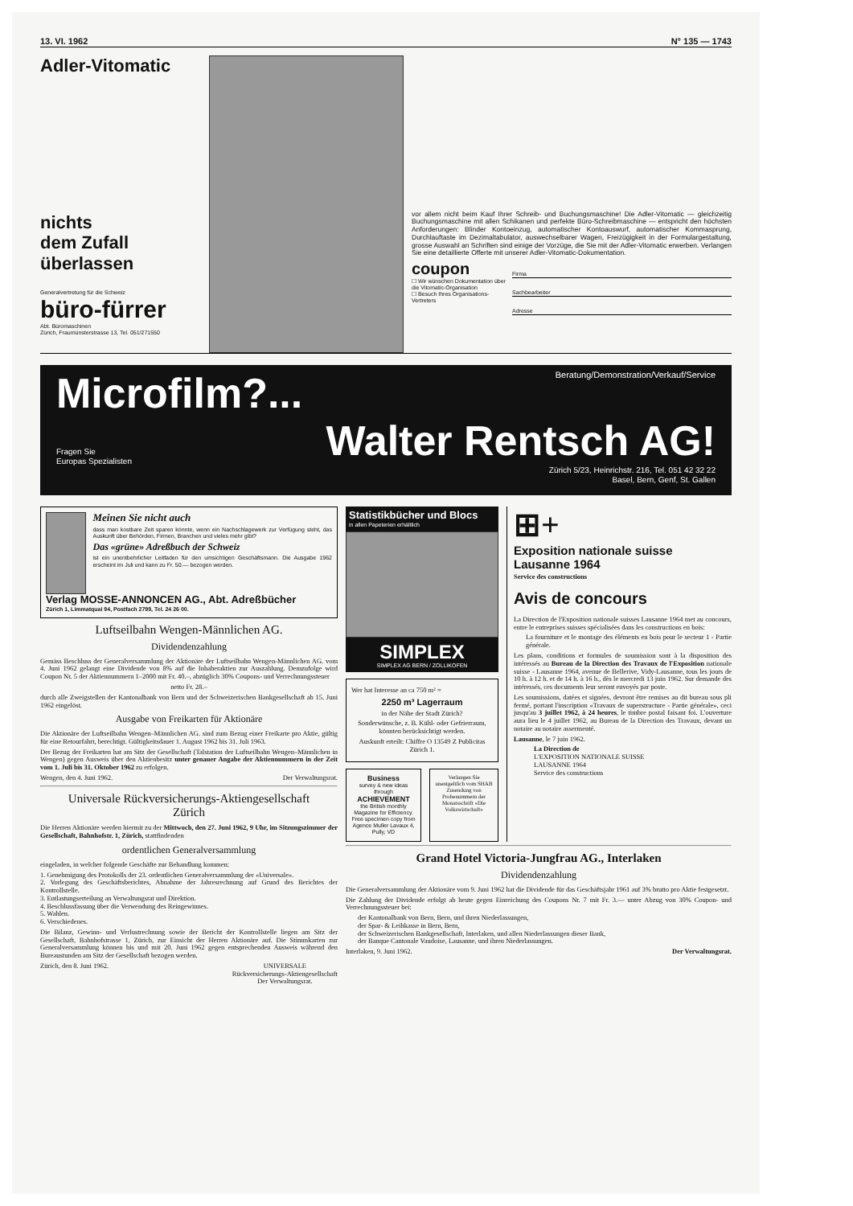13. VI. 1962 N° 135 — 1743
Adler-Vitomatic
nichts
dem Zufall
überlassen
Generalvertretung für die Schweiz
büro-fürrer
Abt. Büromaschinen
Zürich, Fraumünsterstrasse 13, Tel. 051/271550
vor allem nicht beim Kauf Ihrer Schreib- und Buchungsmaschine! Die Adler-Vitomatic — gleichzeitig Buchungsmaschine mit allen Schikanen und perfekte Büro-Schreibmaschine — entspricht den höchsten Anforderungen: Blinder Kontoeinzug, automatischer Kontoauswurf, automatischer Kommasprung, Durchlauftaste im Dezimaltabulator, auswechselbarer Wagen, Freizügigkeit in der Formulargestaltung, grosse Auswahl an Schriften sind einige der Vorzüge, die Sie mit der Adler-Vitomatic erwerben. Verlangen Sie eine detaillierte Offerte mit unserer Adler-Vitomatic-Dokumentation.
coupon
☐ Wir wünschen Dokumentation über die Vitomatic-Organisation
☐ Besuch Ihres Organisations-Vertreters
Firma
Sachbearbeiter
Adresse
Microfilm?... Beratung/Demonstration/Verkauf/Service
Fragen Sie
Europas Spezialisten Walter Rentsch AG!
Zürich 5/23, Heinrichstr. 216, Tel. 051 42 32 22
Basel, Bern, Genf, St. Gallen
Meinen Sie nicht auch
dass man kostbare Zeit sparen könnte, wenn ein Nachschlagewerk zur Verfügung steht, das Auskunft über Behörden, Firmen, Branchen und vieles mehr gibt?
Das «grüne» Adreßbuch der Schweiz
ist ein unentbehrlicher Leitfaden für den umsichtigen Geschäftsmann. Die Ausgabe 1962 erscheint im Juli und kann zu Fr. 50.— bezogen werden.
Verlag MOSSE-ANNONCEN AG., Abt. Adreßbücher
Zürich 1, Limmatquai 94, Postfach 2799, Tel. 24 26 00.
Luftseilbahn Wengen-Männlichen AG.
Dividendenzahlung
Gemäss Beschluss der Generalversammlung der Aktionäre der Luftseilbahn Wengen-Männlichen AG. vom 4. Juni 1962 gelangt eine Dividende von 8% auf die Inhaberaktien zur Auszahlung. Demzufolge wird Coupon Nr. 5 der Aktiennummern 1–2000 mit Fr. 40.–, abzüglich 30% Coupons- und Verrechnungssteuer
netto Fr. 28.–
durch alle Zweigstellen der Kantonalbank von Bern und der Schweizerischen Bankgesellschaft ab 15. Juni 1962 eingelöst.
Ausgabe von Freikarten für Aktionäre
Die Aktionäre der Luftseilbahn Wengen–Männlichen AG. sind zum Bezug einer Freikarte pro Aktie, gültig für eine Retourfahrt, berechtigt. Gültigkeitsdauer 1. August 1962 bis 31. Juli 1963.
Der Bezug der Freikarten hat am Sitz der Gesellschaft (Talstation der Luftseilbahn Wengen–Männlichen in Wengen) gegen Ausweis über den Aktienbesitz unter genauer Angabe der Aktiennummern in der Zeit vom 1. Juli bis 31. Oktober 1962 zu erfolgen.
Wengen, den 4. Juni 1962. Der Verwaltungsrat.
Universale Rückversicherungs-Aktiengesellschaft
Zürich
Die Herren Aktionäre werden hiermit zu der Mittwoch, den 27. Juni 1962, 9 Uhr, im Sitzungszimmer der Gesellschaft, Bahnhofstr. 1, Zürich, stattfindenden
ordentlichen Generalversammlung
eingeladen, in welcher folgende Geschäfte zur Behandlung kommen:
1. Genehmigung des Protokolls der 23. ordentlichen Generalversammlung der «Universale».
2. Vorlegung des Geschäftsberichtes, Abnahme der Jahresrechnung auf Grund des Berichtes der Kontrollstelle.
3. Entlastungserteilung an Verwaltungsrat und Direktion.
4. Beschlussfassung über die Verwendung des Reingewinnes.
5. Wahlen.
6. Verschiedenes.
Die Bilanz, Gewinn- und Verlustrechnung sowie der Bericht der Kontrollstelle liegen am Sitz der Gesellschaft, Bahnhofstrasse 1, Zürich, zur Einsicht der Herren Aktionäre auf. Die Stimmkarten zur Generalversammlung können bis und mit 20. Juni 1962 gegen entsprechenden Ausweis während den Bureaustunden am Sitz der Gesellschaft bezogen werden.
Zürich, den 8. Juni 1962. UNIVERSALE
Rückversicherungs-Aktiengesellschaft
Der Verwaltungsrat.
Statistikbücher und Blocs
in allen Papeterien erhältlich
SIMPLEX
SIMPLEX AG BERN / ZOLLIKOFEN
Wer hat Interesse an ca 750 m² =
2250 m³ Lagerraum
in der Nähe der Stadt Zürich?
Sonderwünsche, z. B. Kühl- oder Gefrierraum, könnten berücksichtigt werden.
Auskunft erteilt: Chiffre O 13549 Z Publicitas Zürich 1.
Business
survey & new ideas through
ACHIEVEMENT
the British monthly Magazine for Efficiency.
Free specimen copy from Agence Muller Lavaux 4, Pully, VD
Verlangen Sie unentgeltlich vom SHAB Zusendung von Probenummern der Monatsschrift «Die Volkswirtschaft»
⊞+
Exposition nationale suisse
Lausanne 1964
Service des constructions
Avis de concours
La Direction de l'Exposition nationale suisses Lausanne 1964 met au concours, entre le entreprises suisses spécialisées dans les constructions en bois:
La fourniture et le montage des éléments en bois pour le secteur 1 - Partie générale.
Les plans, conditions et formules de soumission sont à la disposition des intéressés au Bureau de la Direction des Travaux de l'Exposition nationale suisse - Lausanne 1964, avenue de Bellerive, Vidy-Lausanne, tous les jours de 10 h. à 12 h. et de 14 h. à 16 h., dès le mercredi 13 juin 1962. Sur demande des intéressés, ces documents leur seront envoyés par poste.
Les soumissions, datées et signées, devront être remises au dit bureau sous pli fermé, portant l'inscription «Travaux de superstructure - Partie générale», ceci jusqu'au 3 juillet 1962, à 24 heures, le timbre postal faisant foi. L'ouverture aura lieu le 4 juillet 1962, au Bureau de la Direction des Travaux, devant un notaire au notaire assermenté.
Lausanne, le 7 juin 1962.
La Direction de
L'EXPOSITION NATIONALE SUISSE
LAUSANNE 1964
Service des constructions
Grand Hotel Victoria-Jungfrau AG., Interlaken
Dividendenzahlung
Die Generalversammlung der Aktionäre vom 9. Juni 1962 hat die Dividende für das Geschäftsjahr 1961 auf 3% brutto pro Aktie festgesetzt.
Die Zahlung der Dividende erfolgt ab heute gegen Einreichung des Coupons Nr. 7 mit Fr. 3.— unter Abzug von 30% Coupon- und Verrechnungssteuer bei:
der Kantonalbank von Bern, Bern, und ihren Niederlassungen,
der Spar- & Leihkasse in Bern, Bern,
der Schweizerischen Bankgesellschaft, Interlaken, und allen Niederlassungen dieser Bank,
der Banque Cantonale Vaudoise, Lausanne, und ihren Niederlassungen.
Interlaken, 9. Juni 1962. Der Verwaltungsrat.